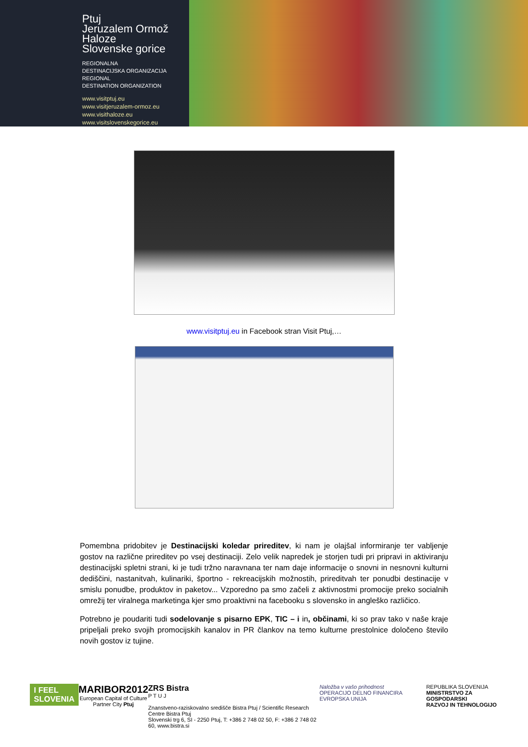Ptuj
Jeruzalem Ormož
Haloze
Slovenske gorice
REGIONALNA
DESTINACIJSKA ORGANIZACIJA
REGIONAL
DESTINATION ORGANIZATION
www.visitptuj.eu
www.visitjeruzalem-ormoz.eu
www.visithaloze.eu
www.visitslovenskegorice.eu
www.visitptuj.eu in Facebook stran Visit Ptuj,…
Pomembna pridobitev je Destinacijski koledar prireditev, ki nam je olajšal informiranje ter vabljenje gostov na različne prireditev po vsej destinaciji. Zelo velik napredek je storjen tudi pri pripravi in aktiviranju destinacijski spletni strani, ki je tudi tržno naravnana ter nam daje informacije o snovni in nesnovni kulturni dediščini, nastanitvah, kulinariki, športno - rekreacijskih možnostih, prireditvah ter ponudbi destinacije v smislu ponudbe, produktov in paketov... Vzporedno pa smo začeli z aktivnostmi promocije preko socialnih omrežij ter viralnega marketinga kjer smo proaktivni na facebooku s slovensko in angleško različico.
Potrebno je poudariti tudi sodelovanje s pisarno EPK, TIC – i in, občinami, ki so prav tako v naše kraje pripeljali preko svojih promocijskih kanalov in PR člankov na temo kulturne prestolnice določeno število novih gostov iz tujine.
I FEEL
SLOVENIA
MARIBOR2012
European Capital of Culture
Partner City Ptuj
ZRS Bistra
P T U J
Znanstveno-raziskovalno središče Bistra Ptuj / Scientific Research Centre Bistra Ptuj
Slovenski trg 6, SI - 2250 Ptuj, T: +386 2 748 02 50, F: +386 2 748 02 60, www.bistra.si
Naložba v vašo prihodnost
OPERACIJO DELNO FINANCIRA EVROPSKA UNIJA
REPUBLIKA SLOVENIJA
MINISTRSTVO ZA GOSPODARSKI
RAZVOJ IN TEHNOLOGIJO